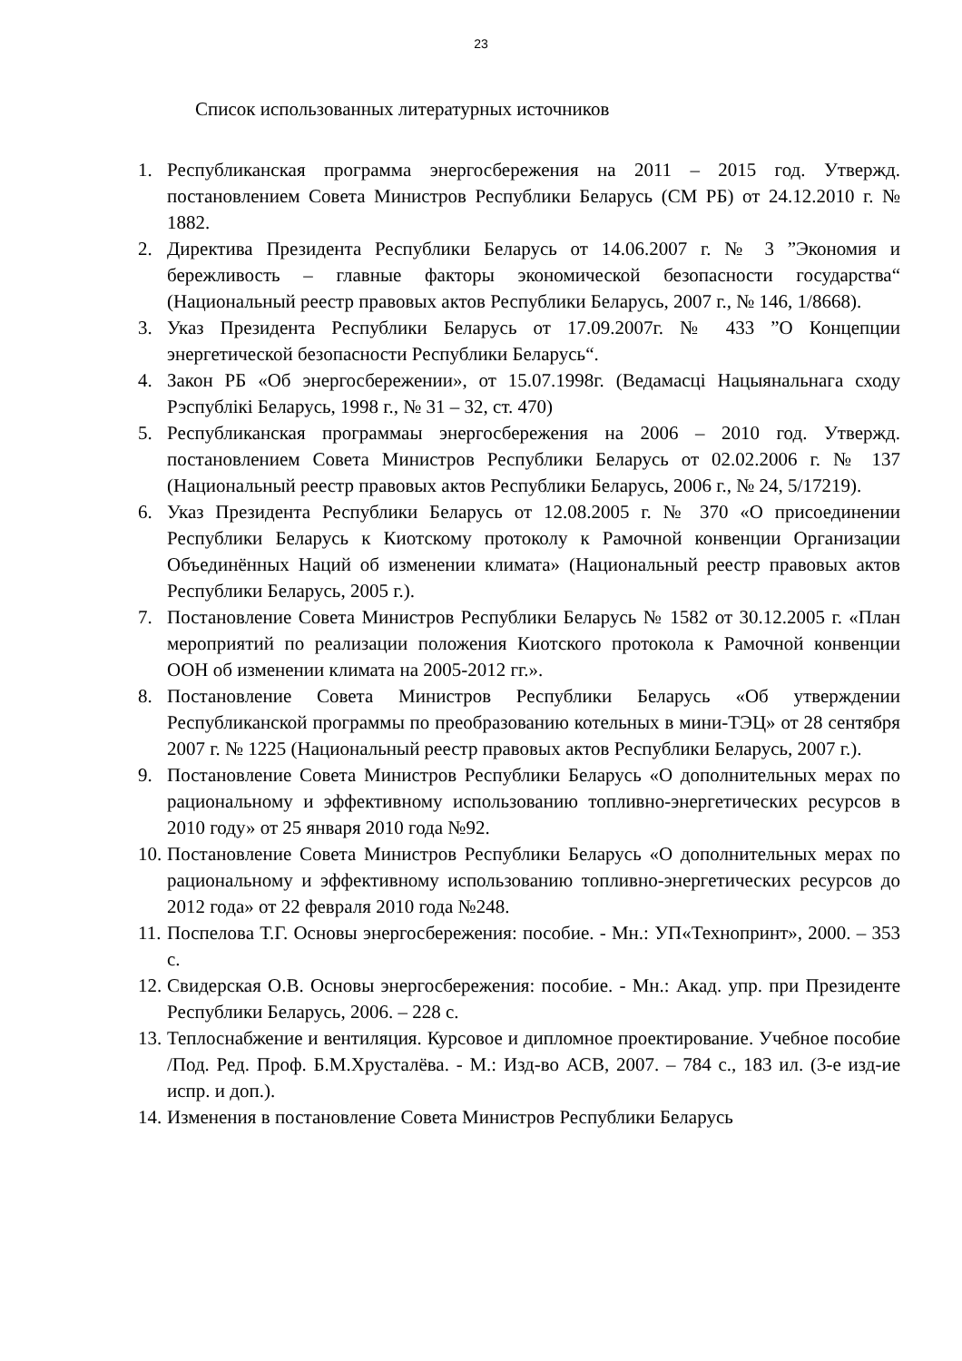23
Список использованных литературных источников
1. Республиканская программа энергосбережения на 2011 – 2015 год. Утвержд. постановлением Совета Министров Республики Беларусь (СМ РБ) от 24.12.2010 г. № 1882.
2. Директива Президента Республики Беларусь от 14.06.2007 г. № 3 ”Экономия и бережливость – главные факторы экономической безопасности государства“ (Национальный реестр правовых актов Республики Беларусь, 2007 г., № 146, 1/8668).
3. Указ Президента Республики Беларусь от 17.09.2007г. № 433 ”О Концепции энергетической безопасности Республики Беларусь“.
4. Закон РБ «Об энергосбережении», от 15.07.1998г. (Ведамасці Нацыянальнага сходу Рэспублікі Беларусь, 1998 г., № 31 – 32, ст. 470)
5. Республиканская программаы энергосбережения на 2006 – 2010 год. Утвержд. постановлением Совета Министров Республики Беларусь от 02.02.2006 г. № 137 (Национальный реестр правовых актов Республики Беларусь, 2006 г., № 24, 5/17219).
6. Указ Президента Республики Беларусь от 12.08.2005 г. № 370 «О присоединении Республики Беларусь к Киотскому протоколу к Рамочной конвенции Организации Объединённых Наций об изменении климата» (Национальный реестр правовых актов Республики Беларусь, 2005 г.).
7. Постановление Совета Министров Республики Беларусь № 1582 от 30.12.2005 г. «План мероприятий по реализации положения Киотского протокола к Рамочной конвенции ООН об изменении климата на 2005-2012 гг.».
8. Постановление Совета Министров Республики Беларусь «Об утверждении Республиканской программы по преобразованию котельных в мини-ТЭЦ» от 28 сентября 2007 г. № 1225 (Национальный реестр правовых актов Республики Беларусь, 2007 г.).
9. Постановление Совета Министров Республики Беларусь «О дополнительных мерах по рациональному и эффективному использованию топливно-энергетических ресурсов в 2010 году» от 25 января 2010 года №92.
10. Постановление Совета Министров Республики Беларусь «О дополнительных мерах по рациональному и эффективному использованию топливно-энергетических ресурсов до 2012 года» от 22 февраля 2010 года №248.
11. Поспелова Т.Г. Основы энергосбережения: пособие. - Мн.: УП«Технопринт», 2000. – 353 с.
12. Свидерская О.В. Основы энергосбережения: пособие. - Мн.: Акад. упр. при Президенте Республики Беларусь, 2006. – 228 с.
13. Теплоснабжение и вентиляция. Курсовое и дипломное проектирование. Учебное пособие /Под. Ред. Проф. Б.М.Хрусталёва. - М.: Изд-во АСВ, 2007. – 784 с., 183 ил. (3-е изд-ие испр. и доп.).
14. Изменения в постановление Совета Министров Республики Беларусь